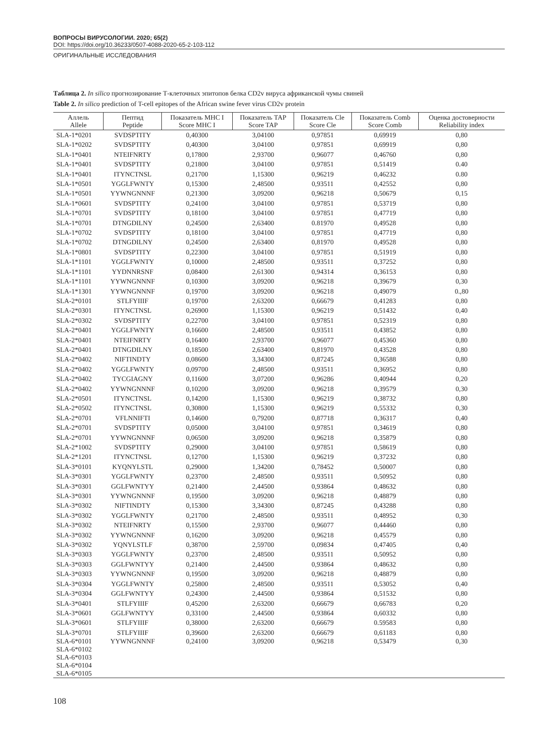ВОПРОСЫ ВИРУСОЛОГИИ. 2020; 65(2)
DOI: https://doi.org/10.36233/0507-4088-2020-65-2-103-112
ОРИГИНАЛЬНЫЕ ИССЛЕДОВАНИЯ
Таблица 2. In silico прогнозирование Т-клеточных эпитопов белка CD2v вируса африканской чумы свиней
Table 2. In silico prediction of T-cell epitopes of the African swine fever virus CD2v protein
| Аллель Allele | Пептид Peptide | Показатель MHC I Score MHC I | Показатель TAP Score TAP | Показатель Cle Score Cle | Показатель Comb Score Comb | Оценка достоверности Reliability index |
| --- | --- | --- | --- | --- | --- | --- |
| SLA-1*0201 | SVDSPTITY | 0,40300 | 3,04100 | 0,97851 | 0,69919 | 0,80 |
| SLA-1*0202 | SVDSPTITY | 0,40300 | 3,04100 | 0,97851 | 0,69919 | 0,80 |
| SLA-1*0401 | NTEIFNRTY | 0,17800 | 2,93700 | 0,96077 | 0,46760 | 0,80 |
| SLA-1*0401 | SVDSPTITY | 0,21800 | 3,04100 | 0,97851 | 0,51419 | 0.40 |
| SLA-1*0401 | ITYNCTNSL | 0,21700 | 1,15300 | 0,96219 | 0,46232 | 0.80 |
| SLA-1*0501 | YGGLFWNTY | 0,15300 | 2,48500 | 0,93511 | 0,42552 | 0,80 |
| SLA-1*0501 | YYWNGNNNF | 0,21300 | 3,09200 | 0,96218 | 0,50679 | 0,15 |
| SLA-1*0601 | SVDSPTITY | 0,24100 | 3,04100 | 0,97851 | 0,53719 | 0,80 |
| SLA-1*0701 | SVDSPTITY | 0,18100 | 3,04100 | 0.97851 | 0,47719 | 0,80 |
| SLA-1*0701 | DTNGDILNY | 0,24500 | 2,63400 | 0.81970 | 0,49528 | 0,80 |
| SLA-1*0702 | SVDSPTITY | 0,18100 | 3,04100 | 0,97851 | 0,47719 | 0,80 |
| SLA-1*0702 | DTNGDILNY | 0,24500 | 2,63400 | 0,81970 | 0,49528 | 0,80 |
| SLA-1*0801 | SVDSPTITY | 0,22300 | 3,04100 | 0,97851 | 0,51919 | 0,80 |
| SLA-1*1101 | YGGLFWNTY | 0,10000 | 2,48500 | 0,93511 | 0,37252 | 0,80 |
| SLA-1*1101 | YYDNNRSNF | 0,08400 | 2,61300 | 0,94314 | 0,36153 | 0,80 |
| SLA-1*1101 | YYWNGNNNF | 0,10300 | 3,09200 | 0,96218 | 0,39679 | 0,30 |
| SLA-1*1301 | YYWNGNNNF | 0,19700 | 3,09200 | 0,96218 | 0,49079 | 0.,80 |
| SLA-2*0101 | STLFYIIIF | 0,19700 | 2,63200 | 0,66679 | 0,41283 | 0,80 |
| SLA-2*0301 | ITYNCTNSL | 0,26900 | 1,15300 | 0,96219 | 0,51432 | 0,40 |
| SLA-2*0302 | SVDSPTITY | 0,22700 | 3,04100 | 0,97851 | 0,52319 | 0,80 |
| SLA-2*0401 | YGGLFWNTY | 0,16600 | 2,48500 | 0,93511 | 0,43852 | 0,80 |
| SLA-2*0401 | NTEIFNRTY | 0,16400 | 2,93700 | 0,96077 | 0,45360 | 0,80 |
| SLA-2*0401 | DTNGDILNY | 0,18500 | 2,63400 | 0,81970 | 0,43528 | 0,80 |
| SLA-2*0402 | NIFTINDTY | 0,08600 | 3,34300 | 0,87245 | 0,36588 | 0,80 |
| SLA-2*0402 | YGGLFWNTY | 0,09700 | 2,48500 | 0,93511 | 0,36952 | 0,80 |
| SLA-2*0402 | TYCGIAGNY | 0,11600 | 3,07200 | 0,96286 | 0,40944 | 0,20 |
| SLA-2*0402 | YYWNGNNNF | 0,10200 | 3,09200 | 0,96218 | 0,39579 | 0,30 |
| SLA-2*0501 | ITYNCTNSL | 0,14200 | 1,15300 | 0,96219 | 0,38732 | 0,80 |
| SLA-2*0502 | ITYNCTNSL | 0,30800 | 1,15300 | 0,96219 | 0,55332 | 0,30 |
| SLA-2*0701 | VFLNNIFTI | 0,14600 | 0,79200 | 0,87718 | 0,36317 | 0,40 |
| SLA-2*0701 | SVDSPTITY | 0,05000 | 3,04100 | 0,97851 | 0,34619 | 0,80 |
| SLA-2*0701 | YYWNGNNNF | 0,06500 | 3,09200 | 0,96218 | 0,35879 | 0,80 |
| SLA-2*1002 | SVDSPTITY | 0,29000 | 3,04100 | 0,97851 | 0,58619 | 0,80 |
| SLA-2*1201 | ITYNCTNSL | 0,12700 | 1,15300 | 0,96219 | 0,37232 | 0,80 |
| SLA-3*0101 | KYQNYLSTL | 0,29000 | 1,34200 | 0,78452 | 0,50007 | 0,80 |
| SLA-3*0301 | YGGLFWNTY | 0,23700 | 2,48500 | 0,93511 | 0,50952 | 0,80 |
| SLA-3*0301 | GGLFWNTYY | 0,21400 | 2,44500 | 0,93864 | 0,48632 | 0,80 |
| SLA-3*0301 | YYWNGNNNF | 0,19500 | 3,09200 | 0,96218 | 0,48879 | 0,80 |
| SLA-3*0302 | NIFTINDTY | 0,15300 | 3,34300 | 0,87245 | 0,43288 | 0,80 |
| SLA-3*0302 | YGGLFWNTY | 0,21700 | 2,48500 | 0,93511 | 0,48952 | 0,30 |
| SLA-3*0302 | NTEIFNRTY | 0,15500 | 2,93700 | 0,96077 | 0,44460 | 0,80 |
| SLA-3*0302 | YYWNGNNNF | 0,16200 | 3,09200 | 0,96218 | 0,45579 | 0,80 |
| SLA-3*0302 | YQNYLSTLF | 0,38700 | 2,59700 | 0,09834 | 0,47405 | 0,40 |
| SLA-3*0303 | YGGLFWNTY | 0,23700 | 2,48500 | 0,93511 | 0,50952 | 0,80 |
| SLA-3*0303 | GGLFWNTYY | 0,21400 | 2,44500 | 0,93864 | 0,48632 | 0,80 |
| SLA-3*0303 | YYWNGNNNF | 0,19500 | 3,09200 | 0,96218 | 0,48879 | 0,80 |
| SLA-3*0304 | YGGLFWNTY | 0,25800 | 2,48500 | 0,93511 | 0,53052 | 0,40 |
| SLA-3*0304 | GGLFWNTYY | 0,24300 | 2,44500 | 0,93864 | 0,51532 | 0,80 |
| SLA-3*0401 | STLFYIIIF | 0,45200 | 2,63200 | 0,66679 | 0,66783 | 0,20 |
| SLA-3*0601 | GGLFWNTYY | 0,33100 | 2,44500 | 0,93864 | 0,60332 | 0,80 |
| SLA-3*0601 | STLFYIIIF | 0,38000 | 2,63200 | 0,66679 | 0.59583 | 0,80 |
| SLA-3*0701 | STLFYIIIF | 0,39600 | 2,63200 | 0,66679 | 0,61183 | 0,80 |
| SLA-6*0101 SLA-6*0102 SLA-6*0103 SLA-6*0104 SLA-6*0105 | YYWNGNNNF | 0,24100 | 3,09200 | 0,96218 | 0,53479 | 0,30 |
108